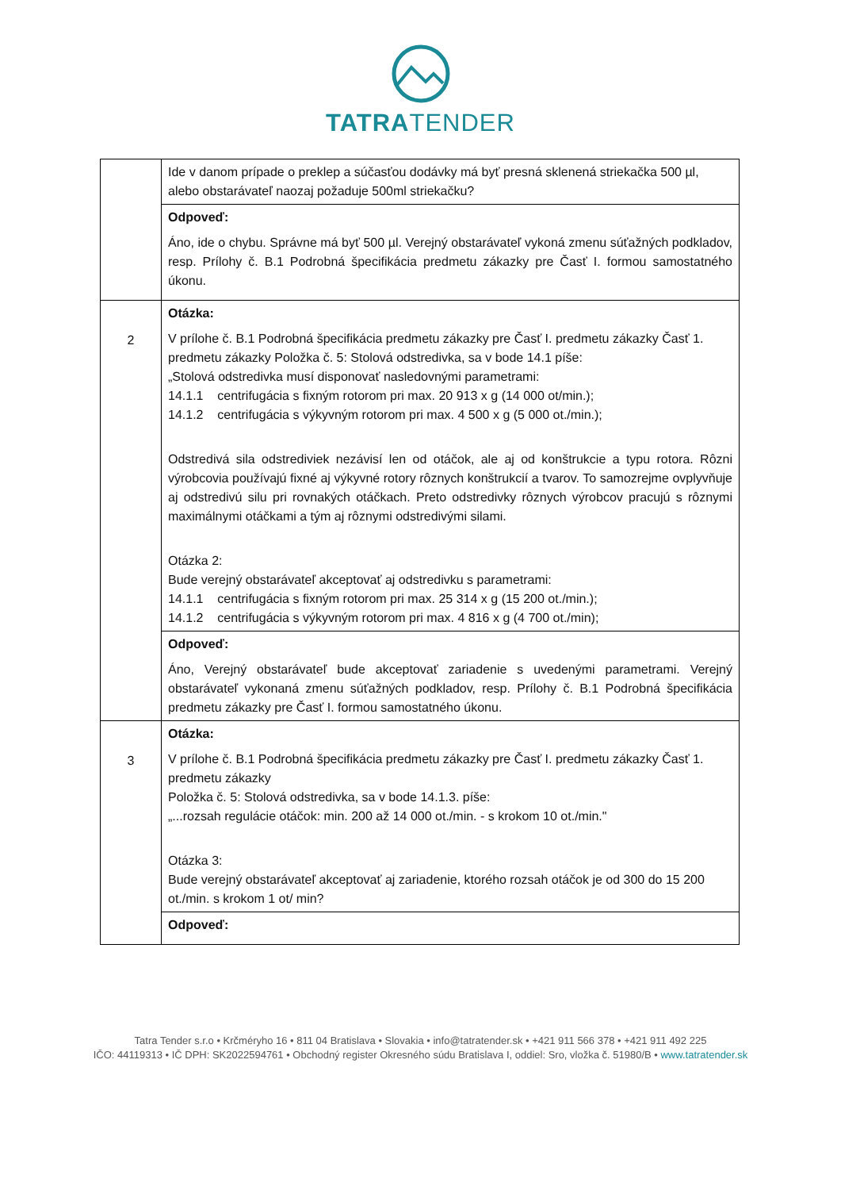TATRATENDER
| | Ide v danom prípade o preklep a súčasťou dodávky má byť presná sklenená striekačka 500 µl, alebo obstarávateľ naozaj požaduje 500ml striekačku? |
| | Odpoveď: Áno, ide o chybu. Správne má byť 500 µl. Verejný obstarávateľ vykoná zmenu súťažných podkladov, resp. Prílohy č. B.1 Podrobná špecifikácia predmetu zákazky pre Časť I. formou samostatného úkonu. |
| 2 | Otázka: V prílohe č. B.1 Podrobná špecifikácia predmetu zákazky pre Časť I. predmetu zákazky Časť 1. predmetu zákazky Položka č. 5: Stolová odstredivka, sa v bode 14.1 píše: „Stolová odstredivka musí disponovať nasledovnými parametrami: 14.1.1 centrifugácia s fixným rotorom pri max. 20 913 x g (14 000 ot/min.); 14.1.2 centrifugácia s výkyvným rotorom pri max. 4 500 x g (5 000 ot./min.); Odstredivá sila odstrediviek nezávisí len od otáčok, ale aj od konštrukcie a typu rotora. Rôzni výrobcovia používajú fixné aj výkyvné rotory rôznych konštrukcií a tvarov. To samozrejme ovplyvňuje aj odstredivú silu pri rovnakých otáčkach. Preto odstredivky rôznych výrobcov pracujú s rôznymi maximálnymi otáčkami a tým aj rôznymi odstredivými silami. Otázka 2: Bude verejný obstarávateľ akceptovať aj odstredivku s parametrami: 14.1.1 centrifugácia s fixným rotorom pri max. 25 314 x g (15 200 ot./min.); 14.1.2 centrifugácia s výkyvným rotorom pri max. 4 816 x g (4 700 ot./min); |
| | Odpoveď: Áno, Verejný obstarávateľ bude akceptovať zariadenie s uvedenými parametrami. Verejný obstarávateľ vykonaná zmenu súťažných podkladov, resp. Prílohy č. B.1 Podrobná špecifikácia predmetu zákazky pre Časť I. formou samostatného úkonu. |
| 3 | Otázka: V prílohe č. B.1 Podrobná špecifikácia predmetu zákazky pre Časť I. predmetu zákazky Časť 1. predmetu zákazky Položka č. 5: Stolová odstredivka, sa v bode 14.1.3. píše: „...rozsah regulácie otáčok: min. 200 až 14 000 ot./min. - s krokom 10 ot./min." Otázka 3: Bude verejný obstarávateľ akceptovať aj zariadenie, ktorého rozsah otáčok je od 300 do 15 200 ot./min. s krokom 1 ot/ min? |
| | Odpoveď: |
Tatra Tender s.r.o • Krčméryho 16 • 811 04 Bratislava • Slovakia • info@tatratender.sk • +421 911 566 378 • +421 911 492 225
IČO: 44119313 • IČ DPH: SK2022594761 • Obchodný register Okresného súdu Bratislava I, oddiel: Sro, vložka č. 51980/B • www.tatratender.sk